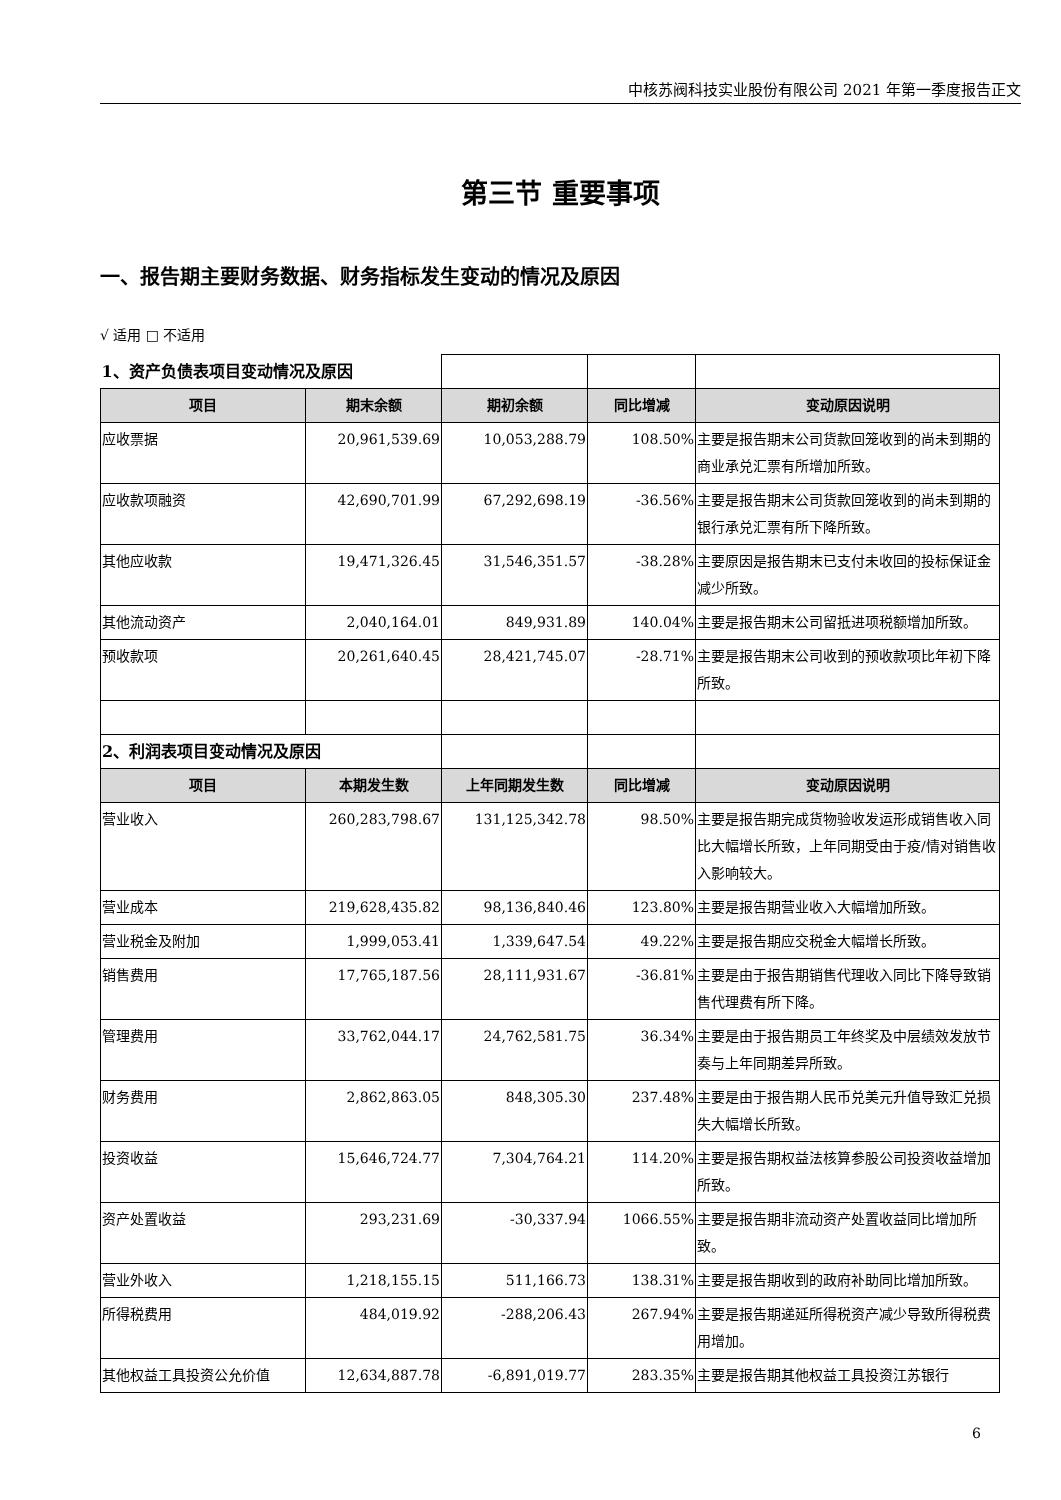中核苏阀科技实业股份有限公司 2021 年第一季度报告正文
第三节 重要事项
一、报告期主要财务数据、财务指标发生变动的情况及原因
√ 适用 □ 不适用
| 1、资产负债表项目变动情况及原因 | | | | |
| 项目 | 期末余额 | 期初余额 | 同比增减 | 变动原因说明 |
| 应收票据 | 20,961,539.69 | 10,053,288.79 | 108.50% | 主要是报告期末公司货款回笼收到的尚未到期的商业承兑汇票有所增加所致。 |
| 应收款项融资 | 42,690,701.99 | 67,292,698.19 | -36.56% | 主要是报告期末公司货款回笼收到的尚未到期的银行承兑汇票有所下降所致。 |
| 其他应收款 | 19,471,326.45 | 31,546,351.57 | -38.28% | 主要原因是报告期末已支付未收回的投标保证金减少所致。 |
| 其他流动资产 | 2,040,164.01 | 849,931.89 | 140.04% | 主要是报告期末公司留抵进项税额增加所致。 |
| 预收款项 | 20,261,640.45 | 28,421,745.07 | -28.71% | 主要是报告期末公司收到的预收款项比年初下降所致。 |
| 2、利润表项目变动情况及原因 | | | | |
| 项目 | 本期发生数 | 上年同期发生数 | 同比增减 | 变动原因说明 |
| 营业收入 | 260,283,798.67 | 131,125,342.78 | 98.50% | 主要是报告期完成货物验收发运形成销售收入同比大幅增长所致，上年同期受由于疫/情对销售收入影响较大。 |
| 营业成本 | 219,628,435.82 | 98,136,840.46 | 123.80% | 主要是报告期营业收入大幅增加所致。 |
| 营业税金及附加 | 1,999,053.41 | 1,339,647.54 | 49.22% | 主要是报告期应交税金大幅增长所致。 |
| 销售费用 | 17,765,187.56 | 28,111,931.67 | -36.81% | 主要是由于报告期销售代理收入同比下降导致销售代理费有所下降。 |
| 管理费用 | 33,762,044.17 | 24,762,581.75 | 36.34% | 主要是由于报告期员工年终奖及中层绩效发放节奏与上年同期差异所致。 |
| 财务费用 | 2,862,863.05 | 848,305.30 | 237.48% | 主要是由于报告期人民币兑美元升值导致汇兑损失大幅增长所致。 |
| 投资收益 | 15,646,724.77 | 7,304,764.21 | 114.20% | 主要是报告期权益法核算参股公司投资收益增加所致。 |
| 资产处置收益 | 293,231.69 | -30,337.94 | 1066.55% | 主要是报告期非流动资产处置收益同比增加所致。 |
| 营业外收入 | 1,218,155.15 | 511,166.73 | 138.31% | 主要是报告期收到的政府补助同比增加所致。 |
| 所得税费用 | 484,019.92 | -288,206.43 | 267.94% | 主要是报告期递延所得税资产减少导致所得税费用增加。 |
| 其他权益工具投资公允价值 | 12,634,887.78 | -6,891,019.77 | 283.35% | 主要是报告期其他权益工具投资江苏银行 |
6